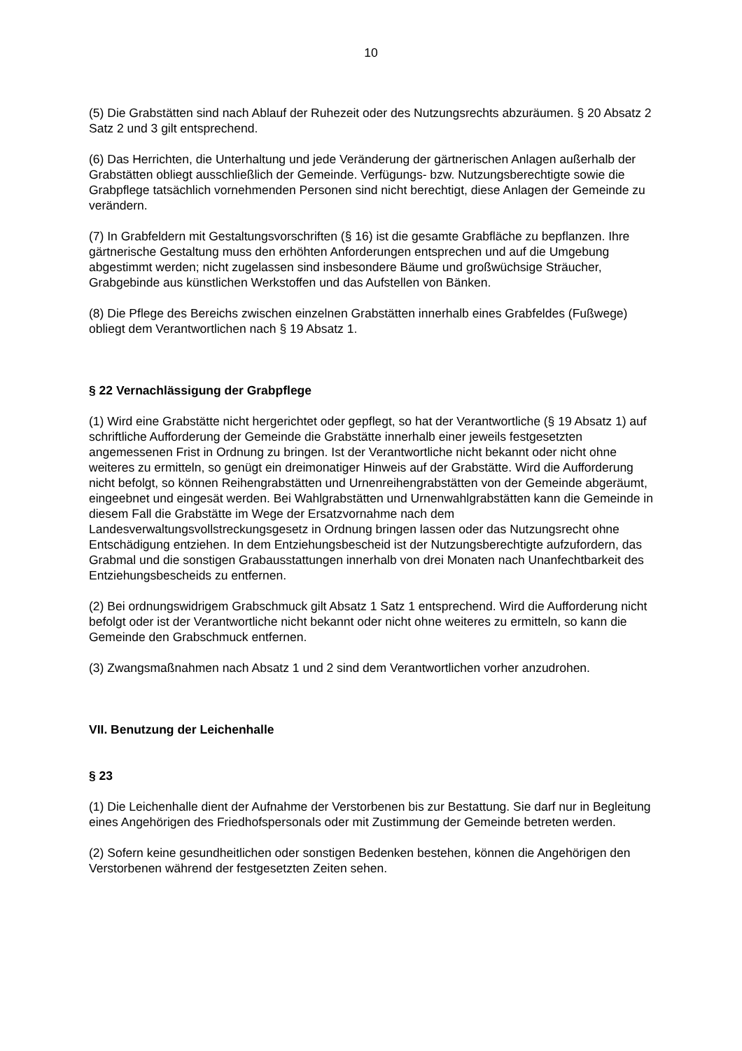10
(5) Die Grabstätten sind nach Ablauf der Ruhezeit oder des Nutzungsrechts abzuräumen. § 20 Absatz 2 Satz 2 und 3 gilt entsprechend.
(6) Das Herrichten, die Unterhaltung und jede Veränderung der gärtnerischen Anlagen außerhalb der Grabstätten obliegt ausschließlich der Gemeinde. Verfügungs- bzw. Nutzungsberechtigte sowie die Grabpflege tatsächlich vornehmenden Personen sind nicht berechtigt, diese Anlagen der Gemeinde zu verändern.
(7) In Grabfeldern mit Gestaltungsvorschriften (§ 16) ist die gesamte Grabfläche zu bepflanzen. Ihre gärtnerische Gestaltung muss den erhöhten Anforderungen entsprechen und auf die Umgebung abgestimmt werden; nicht zugelassen sind insbesondere Bäume und großwüchsige Sträucher, Grabgebinde aus künstlichen Werkstoffen und das Aufstellen von Bänken.
(8) Die Pflege des Bereichs zwischen einzelnen Grabstätten innerhalb eines Grabfeldes (Fußwege) obliegt dem Verantwortlichen nach § 19 Absatz 1.
§ 22 Vernachlässigung der Grabpflege
(1) Wird eine Grabstätte nicht hergerichtet oder gepflegt, so hat der Verantwortliche (§ 19 Absatz 1) auf schriftliche Aufforderung der Gemeinde die Grabstätte innerhalb einer jeweils festgesetzten angemessenen Frist in Ordnung zu bringen. Ist der Verantwortliche nicht bekannt oder nicht ohne weiteres zu ermitteln, so genügt ein dreimonatiger Hinweis auf der Grabstätte. Wird die Aufforderung nicht befolgt, so können Reihengrabstätten und Urnenreihengrabstätten von der Gemeinde abgeräumt, eingeebnet und eingesät werden. Bei Wahlgrabstätten und Urnenwahlgrabstätten kann die Gemeinde in diesem Fall die Grabstätte im Wege der Ersatzvornahme nach dem Landesverwaltungsvollstreckungsgesetz in Ordnung bringen lassen oder das Nutzungsrecht ohne Entschädigung entziehen. In dem Entziehungsbescheid ist der Nutzungsberechtigte aufzufordern, das Grabmal und die sonstigen Grabausstattungen innerhalb von drei Monaten nach Unanfechtbarkeit des Entziehungsbescheids zu entfernen.
(2) Bei ordnungswidrigem Grabschmuck gilt Absatz 1 Satz 1 entsprechend. Wird die Aufforderung nicht befolgt oder ist der Verantwortliche nicht bekannt oder nicht ohne weiteres zu ermitteln, so kann die Gemeinde den Grabschmuck entfernen.
(3) Zwangsmaßnahmen nach Absatz 1 und 2 sind dem Verantwortlichen vorher anzudrohen.
VII. Benutzung der Leichenhalle
§ 23
(1) Die Leichenhalle dient der Aufnahme der Verstorbenen bis zur Bestattung. Sie darf nur in Begleitung eines Angehörigen des Friedhofspersonals oder mit Zustimmung der Gemeinde betreten werden.
(2) Sofern keine gesundheitlichen oder sonstigen Bedenken bestehen, können die Angehörigen den Verstorbenen während der festgesetzten Zeiten sehen.